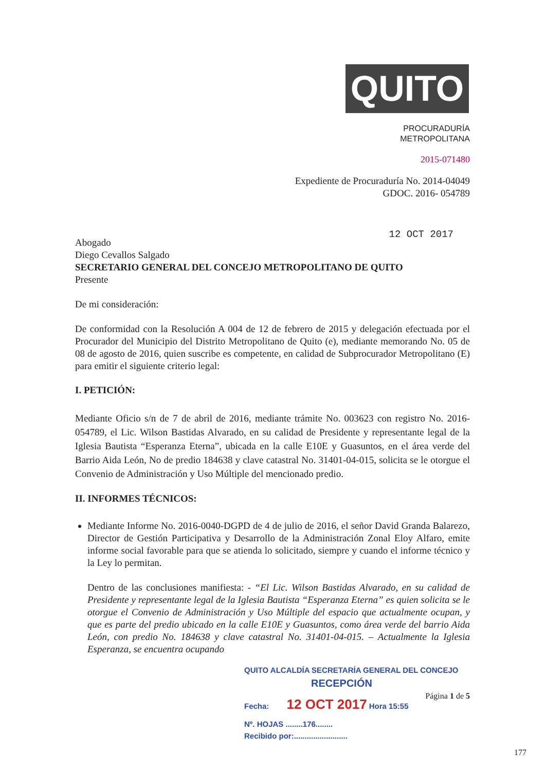QUITO
PROCURADURÍA
METROPOLITANA
2015-071480
Expediente de Procuraduría No. 2014-04049
GDOC. 2016- 054789
12 OCT 2017
Abogado
Diego Cevallos Salgado
SECRETARIO GENERAL DEL CONCEJO METROPOLITANO DE QUITO
Presente
De mi consideración:
De conformidad con la Resolución A 004 de 12 de febrero de 2015 y delegación efectuada por el Procurador del Municipio del Distrito Metropolitano de Quito (e), mediante memorando No. 05 de 08 de agosto de 2016, quien suscribe es competente, en calidad de Subprocurador Metropolitano (E) para emitir el siguiente criterio legal:
I. PETICIÓN:
Mediante Oficio s/n de 7 de abril de 2016, mediante trámite No. 003623 con registro No. 2016-054789, el Lic. Wilson Bastidas Alvarado, en su calidad de Presidente y representante legal de la Iglesia Bautista “Esperanza Eterna”, ubicada en la calle E10E y Guasuntos, en el área verde del Barrio Aida León, No de predio 184638 y clave catastral No. 31401-04-015, solicita se le otorgue el Convenio de Administración y Uso Múltiple del mencionado predio.
II. INFORMES TÉCNICOS:
Mediante Informe No. 2016-0040-DGPD de 4 de julio de 2016, el señor David Granda Balarezo, Director de Gestión Participativa y Desarrollo de la Administración Zonal Eloy Alfaro, emite informe social favorable para que se atienda lo solicitado, siempre y cuando el informe técnico y la Ley lo permitan.
Dentro de las conclusiones manifiesta: - “El Lic. Wilson Bastidas Alvarado, en su calidad de Presidente y representante legal de la Iglesia Bautista “Esperanza Eterna” es quien solicita se le otorgue el Convenio de Administración y Uso Múltiple del espacio que actualmente ocupan, y que es parte del predio ubicado en la calle E10E y Guasuntos, como área verde del barrio Aida León, con predio No. 184638 y clave catastral No. 31401-04-015. – Actualmente la Iglesia Esperanza, se encuentra ocupando
Página 1 de 5
QUITO ALCALDÍA SECRETARÍA GENERAL DEL CONCEJO
RECEPCIÓN
Fecha: 12 OCT 2017 Hora 15:55
Nº. HOJAS ........176........
Recibido por:.........................
177